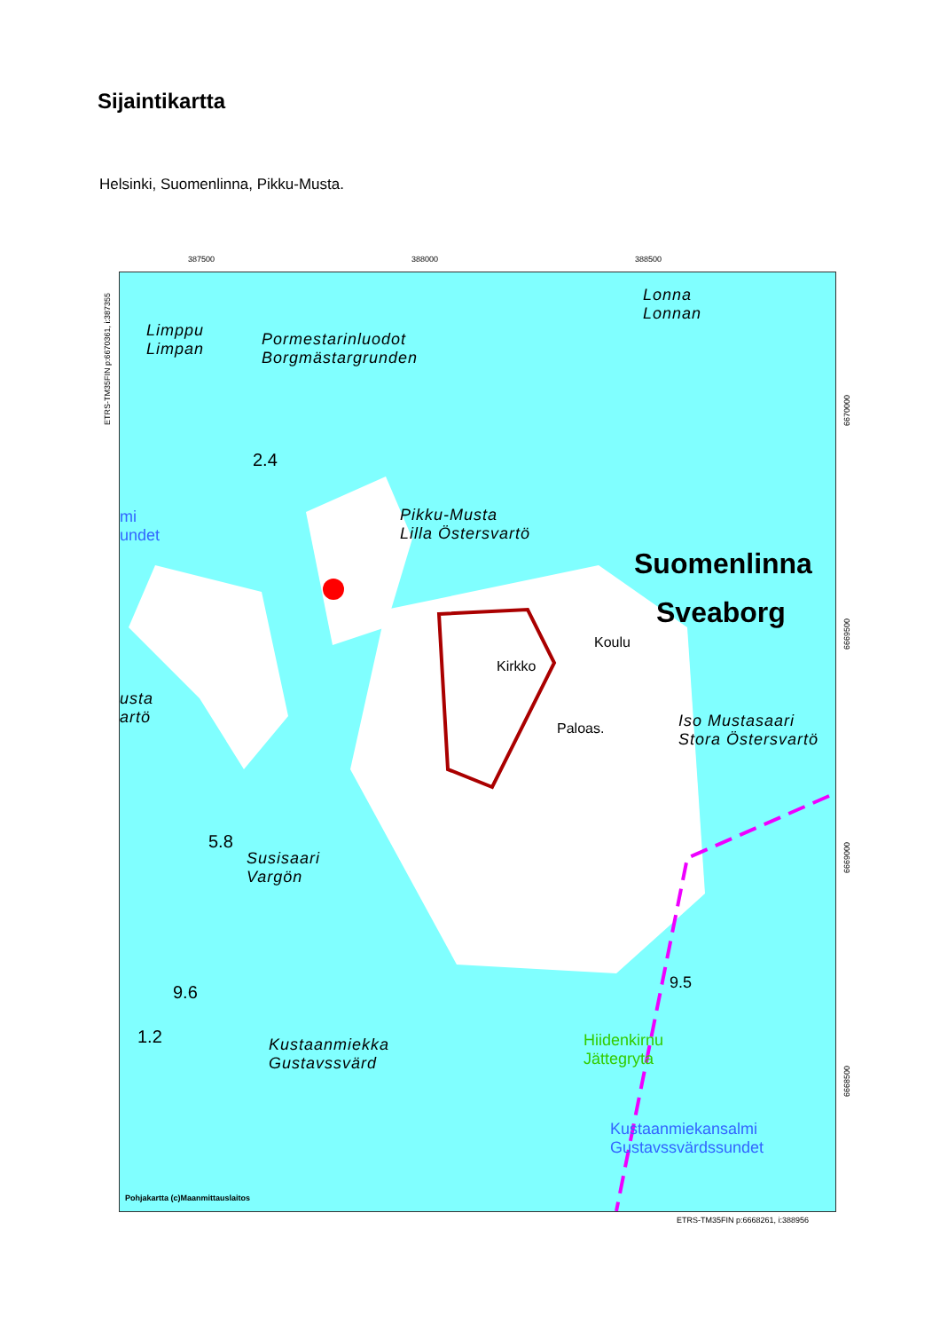Sijaintikartta
Helsinki, Suomenlinna, Pikku-Musta.
387500 388000 388500
ETRS-TM35FIN p:6670361, i:387355
Limppu
Limpan
Pormestarinluodot
Borgmästargrunden
Lonna
Lonnan
Pikku-Musta
Lilla Östersvartö
Suomenlinna
Sveaborg
Koulu
Kirkko
Paloas.
Iso Mustasaari
Stora Östersvartö
Susisaari
Vargön
Kustaanmiekka
Gustavssvärd
Hiidenkirnu
Jättegryta
Kustaanmiekansalmi
Gustavssvärdssundet
mi
undet
usta
artö
2.4
5.8
9.6
1.2
9.5
Pohjakartta (c)Maanmittauslaitos
6670000
6669500
6669000
6668500
ETRS-TM35FIN p:6668261, i:388956